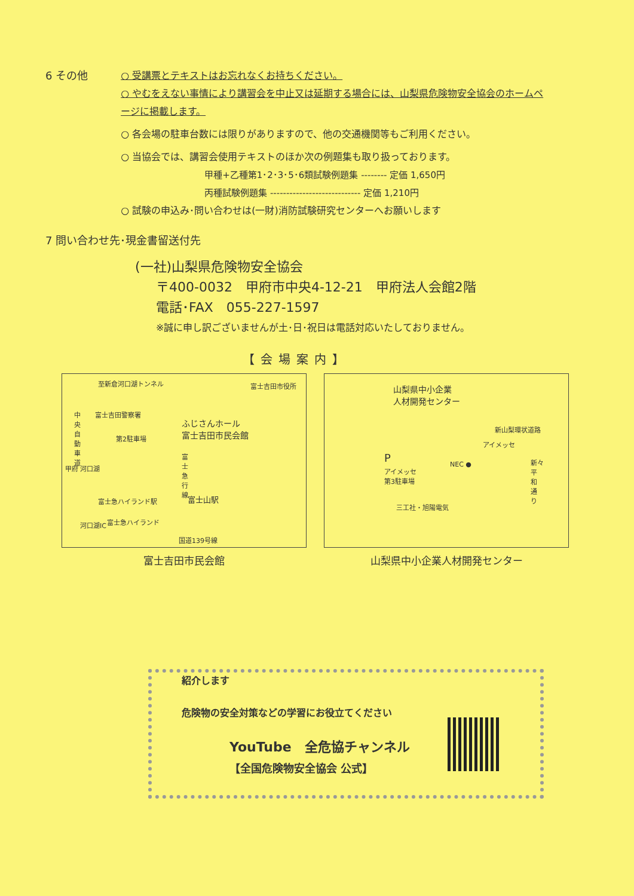6 その他
○ 受講票とテキストはお忘れなくお持ちください。
○ やむをえない事情により講習会を中止又は延期する場合には、山梨県危険物安全協会のホームページに掲載します。
○ 各会場の駐車台数には限りがありますので、他の交通機関等もご利用ください。
○ 当協会では、講習会使用テキストのほか次の例題集も取り扱っております。
甲種+乙種第1･2･3･5･6類試験例題集 -------- 定価 1,650円
丙種試験例題集 ---------------------------- 定価 1,210円
○ 試験の申込み･問い合わせは(一財)消防試験研究センターへお願いします
7 問い合わせ先･現金書留送付先
(一社)山梨県危険物安全協会
〒400-0032　甲府市中央4-12-21　甲府法人会館2階
電話･FAX　055-227-1597
※誠に申し訳ございませんが土･日･祝日は電話対応いたしておりません。
【会場案内】
至新倉河口湖トンネル 富士吉田市役所
富士吉田警察署
第2駐車場
ふじさんホール
富士吉田市民会館
中央自動車道
甲府 河口湖
富士急ハイランド駅 富士山駅
河口湖IC 富士急ハイランド
国道139号線
富士急行線
富士吉田市民会館
山梨県中小企業
人材開発センター
新山梨環状道路
アイメッセ
P
アイメッセ
第3駐車場
NEC ●
三工社・旭陽電気
新々平和通り
山梨県中小企業人材開発センター
紹介します
危険物の安全対策などの学習にお役立てください
YouTube　全危協チャンネル
【全国危険物安全協会 公式】